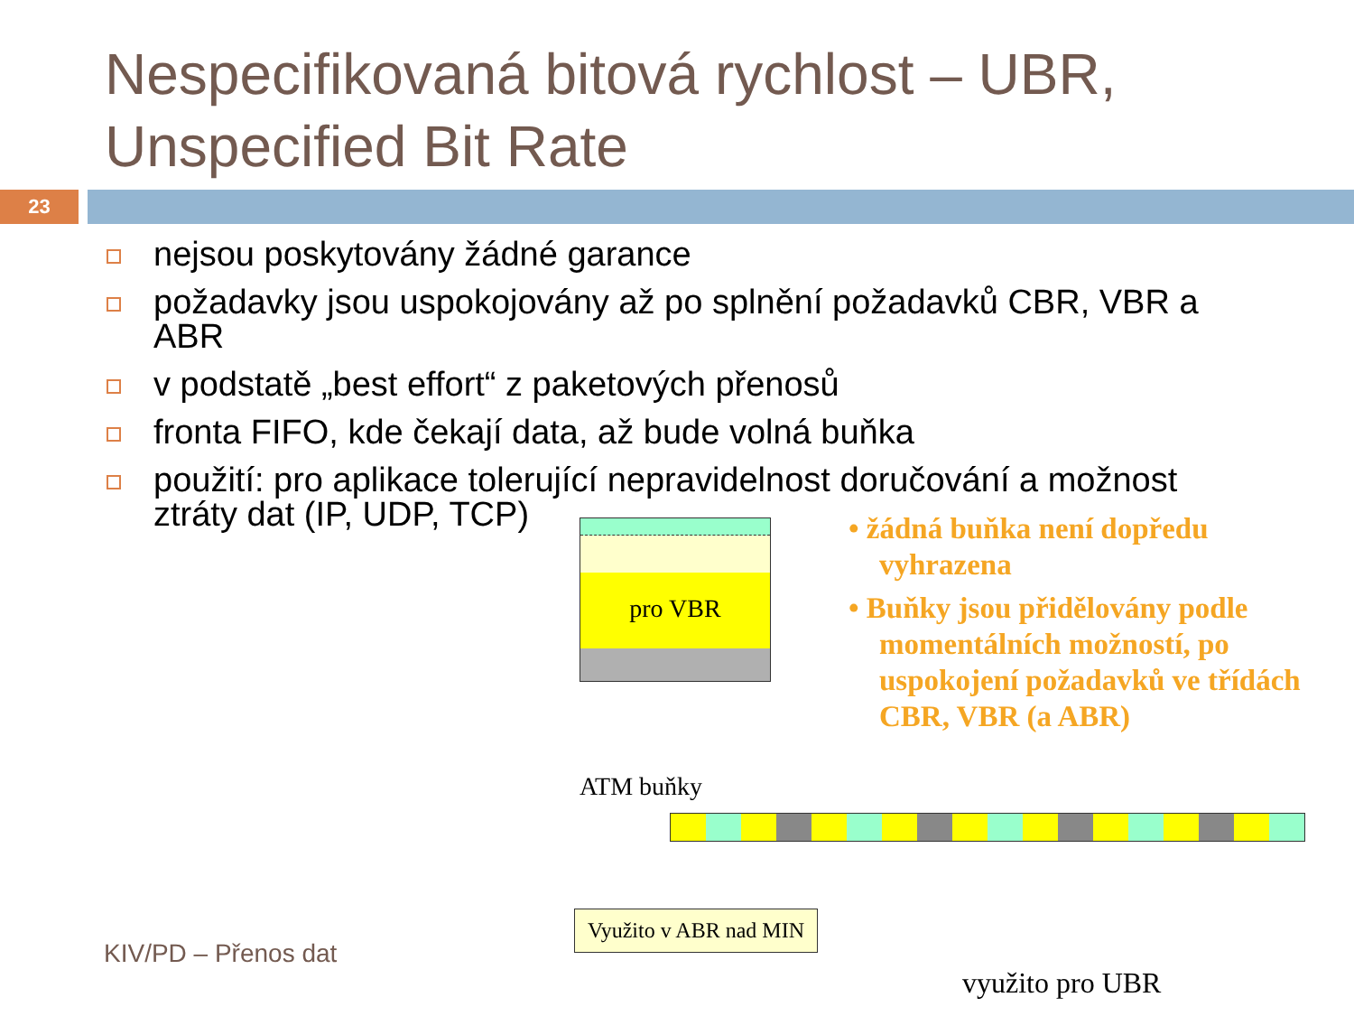Nespecifikovaná bitová rychlost – UBR, Unspecified Bit Rate
23
nejsou poskytovány žádné garance
požadavky jsou uspokojovány až po splnění požadavků CBR, VBR a ABR
v podstatě „best effort“ z paketových přenosů
fronta FIFO, kde čekají data, až bude volná buňka
použití: pro aplikace tolerující nepravidelnost doručování a možnost ztráty dat (IP, UDP, TCP)
pro VBR
• žádná buňka není dopředu vyhrazena
• Buňky jsou přidělovány podle momentálních možností, po uspokojení požadavků ve třídách CBR, VBR (a ABR)
ATM buňky
Využito v ABR nad MIN
využito pro UBR
KIV/PD – Přenos dat